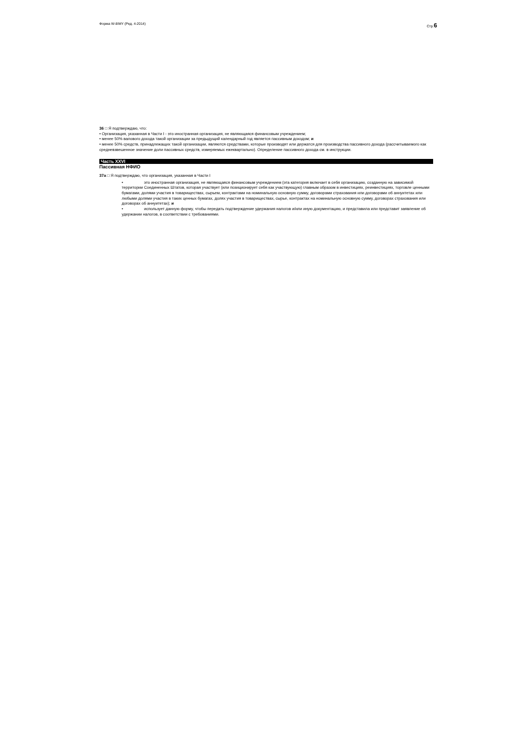Форма W-8IMY (Ред. 4-2014) Стр.6
36 □ Я подтверждаю, что:
• Организация, указанная в Части I - это иностранная организация, не являющаяся финансовым учреждением;
• менее 50% валового дохода такой организации за предыдущий календарный год является пассивным доходом; и
• менее 50% средств, принадлежащих такой организации, являются средствами, которые производят или держатся для производства пассивного дохода (рассчитываемого как средневзвешенное значение доли пассивных средств, измеряемых ежеквартально). Определение пассивного дохода см. в инструкции.
Часть XXVI
Пассивная НФИО
37a □ Я подтверждаю, что организация, указанная в Части I
• это иностранная организация, не являющаяся финансовым учреждением (эта категория включает в себя организацию, созданную на зависимой территории Соединенных Штатов, которая участвует (или позиционирует себя как участвующую) главным образом в инвестициях, реинвестициях, торговле ценными бумагами, долями участия в товариществах, сырьем, контрактами на номинальную основную сумму, договорами страхования или договорами об аннуитетах или любыми долями участия в таких ценных бумагах, долях участия в товариществах, сырье, контрактах на номинальную основную сумму, договорах страхования или договорах об аннуитетах); и
• использует данную форму, чтобы передать подтверждение удержания налогов и/или иную документацию, и представила или представит заявление об удержании налогов, в соответствии с требованиями.